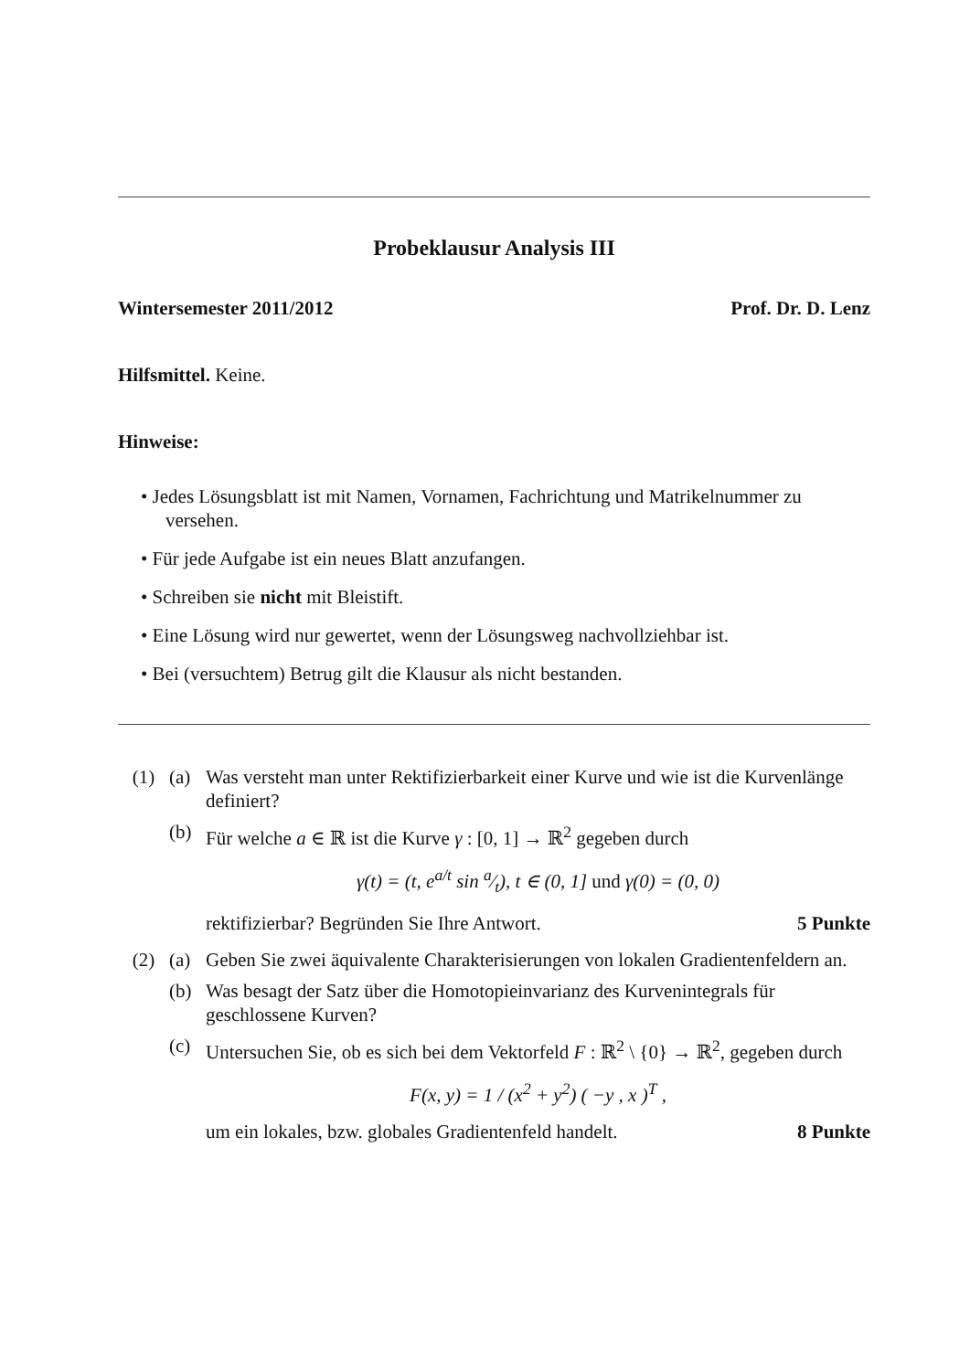Probeklausur Analysis III
Wintersemester 2011/2012 Prof. Dr. D. Lenz
Hilfsmittel. Keine.
Hinweise:
• Jedes Lösungsblatt ist mit Namen, Vornamen, Fachrichtung und Matrikelnummer zu versehen.
• Für jede Aufgabe ist ein neues Blatt anzufangen.
• Schreiben sie nicht mit Bleistift.
• Eine Lösung wird nur gewertet, wenn der Lösungsweg nachvollziehbar ist.
• Bei (versuchtem) Betrug gilt die Klausur als nicht bestanden.
(1) (a) Was versteht man unter Rektifizierbarkeit einer Kurve und wie ist die Kurvenlänge definiert?
(b) Für welche a ∈ ℝ ist die Kurve γ : [0, 1] → ℝ<sup>2</sup> gegeben durch
γ(t) = (t, e<sup>a/t</sup> sin a⁄t), t ∈ (0, 1] und γ(0) = (0, 0)
rektifizierbar? Begründen Sie Ihre Antwort. 5 Punkte
(2) (a) Geben Sie zwei äquivalente Charakterisierungen von lokalen Gradientenfeldern an.
(b) Was besagt der Satz über die Homotopieinvarianz des Kurvenintegrals für geschlossene Kurven?
(c) Untersuchen Sie, ob es sich bei dem Vektorfeld F : ℝ<sup>2</sup> \ {0} → ℝ<sup>2</sup>, gegeben durch
F(x, y) = 1 / (x<sup>2</sup> + y<sup>2</sup>) ( −y , x )<sup>T</sup> ,
um ein lokales, bzw. globales Gradientenfeld handelt. 8 Punkte